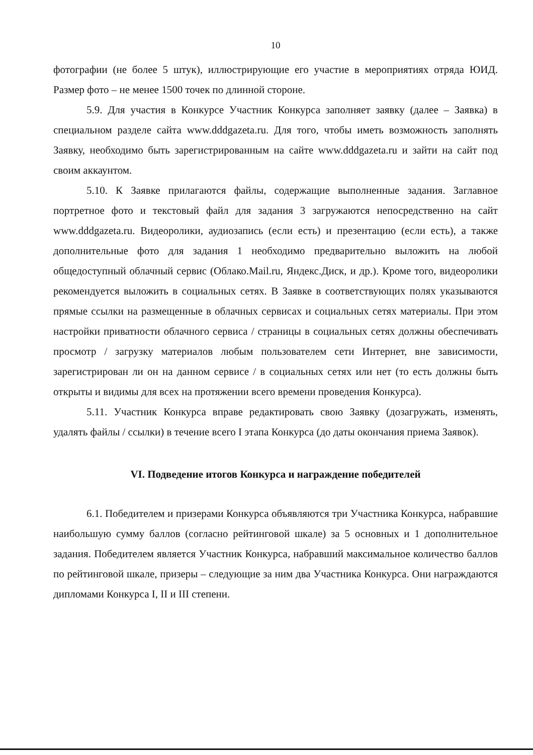10
фотографии (не более 5 штук), иллюстрирующие его участие в мероприятиях отряда ЮИД. Размер фото – не менее 1500 точек по длинной стороне.
5.9. Для участия в Конкурсе Участник Конкурса заполняет заявку (далее – Заявка) в специальном разделе сайта www.dddgazeta.ru. Для того, чтобы иметь возможность заполнять Заявку, необходимо быть зарегистрированным на сайте www.dddgazeta.ru и зайти на сайт под своим аккаунтом.
5.10. К Заявке прилагаются файлы, содержащие выполненные задания. Заглавное портретное фото и текстовый файл для задания 3 загружаются непосредственно на сайт www.dddgazeta.ru. Видеоролики, аудиозапись (если есть) и презентацию (если есть), а также дополнительные фото для задания 1 необходимо предварительно выложить на любой общедоступный облачный сервис (Облако.Mail.ru, Яндекс.Диск, и др.). Кроме того, видеоролики рекомендуется выложить в социальных сетях. В Заявке в соответствующих полях указываются прямые ссылки на размещенные в облачных сервисах и социальных сетях материалы. При этом настройки приватности облачного сервиса / страницы в социальных сетях должны обеспечивать просмотр / загрузку материалов любым пользователем сети Интернет, вне зависимости, зарегистрирован ли он на данном сервисе / в социальных сетях или нет (то есть должны быть открыты и видимы для всех на протяжении всего времени проведения Конкурса).
5.11. Участник Конкурса вправе редактировать свою Заявку (дозагружать, изменять, удалять файлы / ссылки) в течение всего I этапа Конкурса (до даты окончания приема Заявок).
VI. Подведение итогов Конкурса и награждение победителей
6.1. Победителем и призерами Конкурса объявляются три Участника Конкурса, набравшие наибольшую сумму баллов (согласно рейтинговой шкале) за 5 основных и 1 дополнительное задания. Победителем является Участник Конкурса, набравший максимальное количество баллов по рейтинговой шкале, призеры – следующие за ним два Участника Конкурса. Они награждаются дипломами Конкурса I, II и III степени.